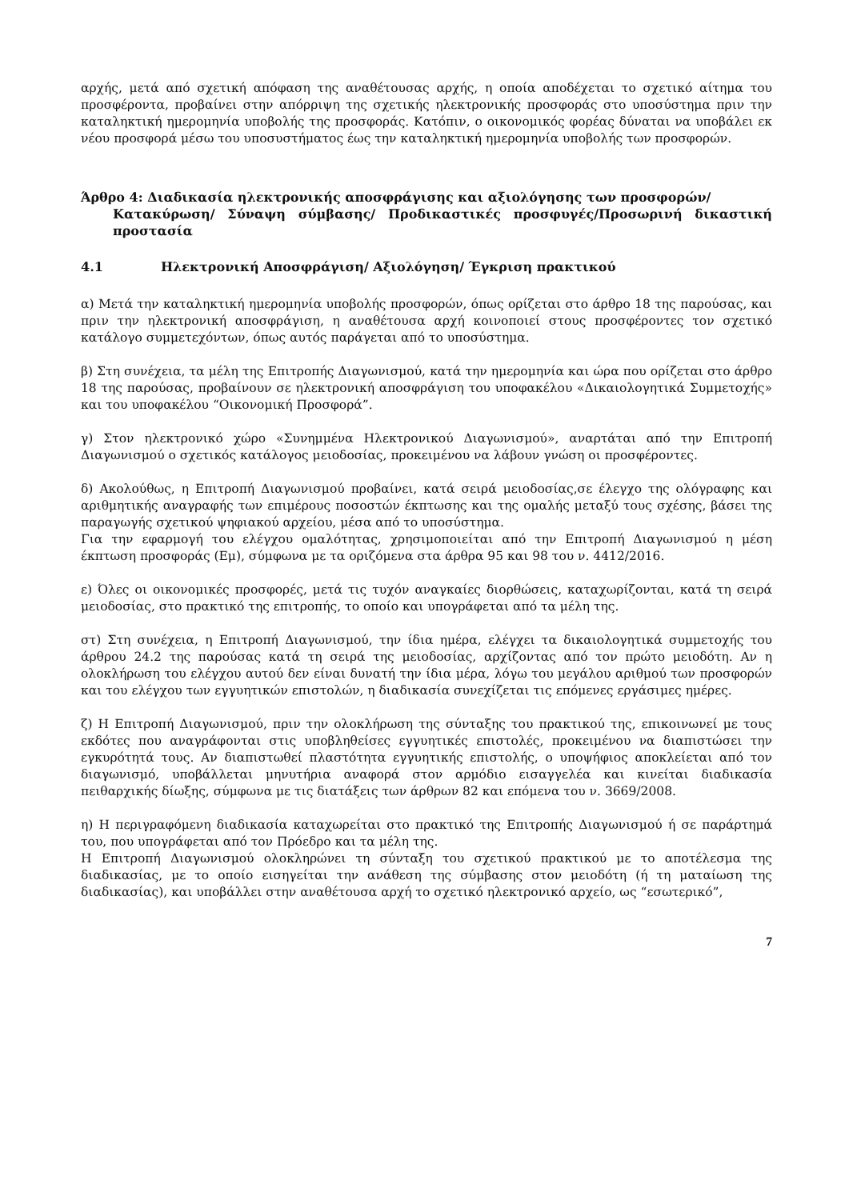αρχής, μετά από σχετική απόφαση της αναθέτουσας αρχής, η οποία αποδέχεται το σχετικό αίτημα του προσφέροντα, προβαίνει στην απόρριψη της σχετικής ηλεκτρονικής προσφοράς στο υποσύστημα πριν την καταληκτική ημερομηνία υποβολής της προσφοράς. Κατόπιν, ο οικονομικός φορέας δύναται να υποβάλει εκ νέου προσφορά μέσω του υποσυστήματος έως την καταληκτική ημερομηνία υποβολής των προσφορών.
Άρθρο 4: Διαδικασία ηλεκτρονικής αποσφράγισης και αξιολόγησης των προσφορών/
Κατακύρωση/ Σύναψη σύμβασης/ Προδικαστικές προσφυγές/Προσωρινή δικαστική προστασία
4.1 Ηλεκτρονική Αποσφράγιση/ Αξιολόγηση/ Έγκριση πρακτικού
α) Μετά την καταληκτική ημερομηνία υποβολής προσφορών, όπως ορίζεται στο άρθρο 18 της παρούσας, και πριν την ηλεκτρονική αποσφράγιση, η αναθέτουσα αρχή κοινοποιεί στους προσφέροντες τον σχετικό κατάλογο συμμετεχόντων, όπως αυτός παράγεται από το υποσύστημα.
β) Στη συνέχεια, τα μέλη της Επιτροπής Διαγωνισμού, κατά την ημερομηνία και ώρα που ορίζεται στο άρθρο 18 της παρούσας, προβαίνουν σε ηλεκτρονική αποσφράγιση του υποφακέλου «Δικαιολογητικά Συμμετοχής» και του υποφακέλου “Οικονομική Προσφορά”.
γ) Στον ηλεκτρονικό χώρο «Συνημμένα Ηλεκτρονικού Διαγωνισμού», αναρτάται από την Επιτροπή Διαγωνισμού ο σχετικός κατάλογος μειοδοσίας, προκειμένου να λάβουν γνώση οι προσφέροντες.
δ) Ακολούθως, η Επιτροπή Διαγωνισμού προβαίνει, κατά σειρά μειοδοσίας,σε έλεγχο της ολόγραφης και αριθμητικής αναγραφής των επιμέρους ποσοστών έκπτωσης και της ομαλής μεταξύ τους σχέσης, βάσει της παραγωγής σχετικού ψηφιακού αρχείου, μέσα από το υποσύστημα.
Για την εφαρμογή του ελέγχου ομαλότητας, χρησιμοποιείται από την Επιτροπή Διαγωνισμού η μέση έκπτωση προσφοράς (Εμ), σύμφωνα με τα οριζόμενα στα άρθρα 95 και 98 του ν. 4412/2016.
ε) Όλες οι οικονομικές προσφορές, μετά τις τυχόν αναγκαίες διορθώσεις, καταχωρίζονται, κατά τη σειρά μειοδοσίας, στο πρακτικό της επιτροπής, το οποίο και υπογράφεται από τα μέλη της.
στ) Στη συνέχεια, η Επιτροπή Διαγωνισμού, την ίδια ημέρα, ελέγχει τα δικαιολογητικά συμμετοχής του άρθρου 24.2 της παρούσας κατά τη σειρά της μειοδοσίας, αρχίζοντας από τον πρώτο μειοδότη. Αν η ολοκλήρωση του ελέγχου αυτού δεν είναι δυνατή την ίδια μέρα, λόγω του μεγάλου αριθμού των προσφορών και του ελέγχου των εγγυητικών επιστολών, η διαδικασία συνεχίζεται τις επόμενες εργάσιμες ημέρες.
ζ) Η Επιτροπή Διαγωνισμού, πριν την ολοκλήρωση της σύνταξης του πρακτικού της, επικοινωνεί με τους εκδότες που αναγράφονται στις υποβληθείσες εγγυητικές επιστολές, προκειμένου να διαπιστώσει την εγκυρότητά τους. Αν διαπιστωθεί πλαστότητα εγγυητικής επιστολής, ο υποψήφιος αποκλείεται από τον διαγωνισμό, υποβάλλεται μηνυτήρια αναφορά στον αρμόδιο εισαγγελέα και κινείται διαδικασία πειθαρχικής δίωξης, σύμφωνα με τις διατάξεις των άρθρων 82 και επόμενα του ν. 3669/2008.
η) Η περιγραφόμενη διαδικασία καταχωρείται στο πρακτικό της Επιτροπής Διαγωνισμού ή σε παράρτημά του, που υπογράφεται από τον Πρόεδρο και τα μέλη της.
Η Επιτροπή Διαγωνισμού ολοκληρώνει τη σύνταξη του σχετικού πρακτικού με το αποτέλεσμα της διαδικασίας, με το οποίο εισηγείται την ανάθεση της σύμβασης στον μειοδότη (ή τη ματαίωση της διαδικασίας), και υποβάλλει στην αναθέτουσα αρχή το σχετικό ηλεκτρονικό αρχείο, ως “εσωτερικό”,
7